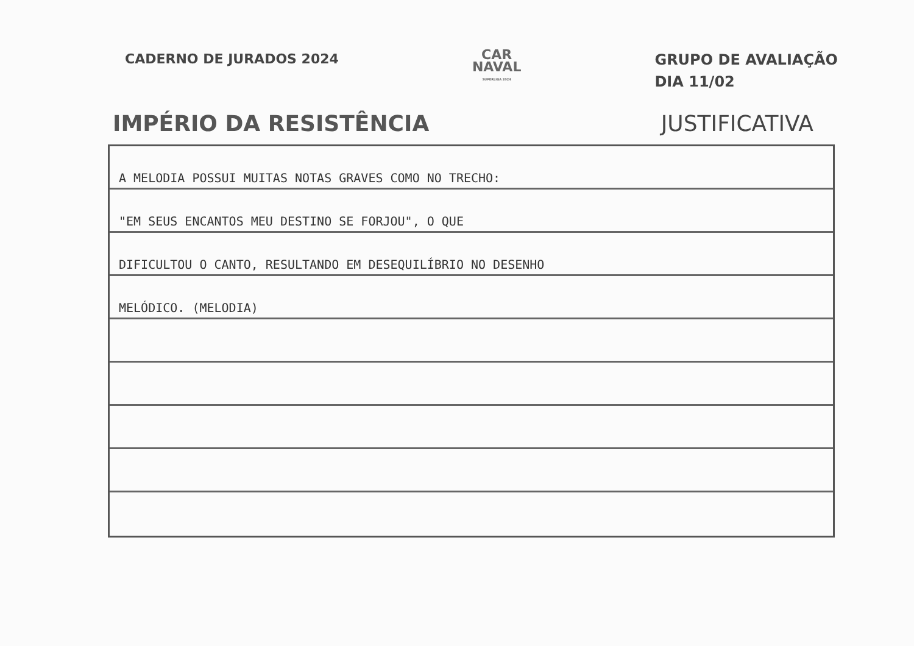CADERNO DE JURADOS 2024
CAR
NAVAL
SUPERLIGA 2024
GRUPO DE AVALIAÇÃO
DIA 11/02
IMPÉRIO DA RESISTÊNCIA JUSTIFICATIVA
A MELODIA POSSUI MUITAS NOTAS GRAVES COMO NO TRECHO:
"EM SEUS ENCANTOS MEU DESTINO SE FORJOU", O QUE
DIFICULTOU O CANTO, RESULTANDO EM DESEQUILÍBRIO NO DESENHO
MELÓDICO. (MELODIA)